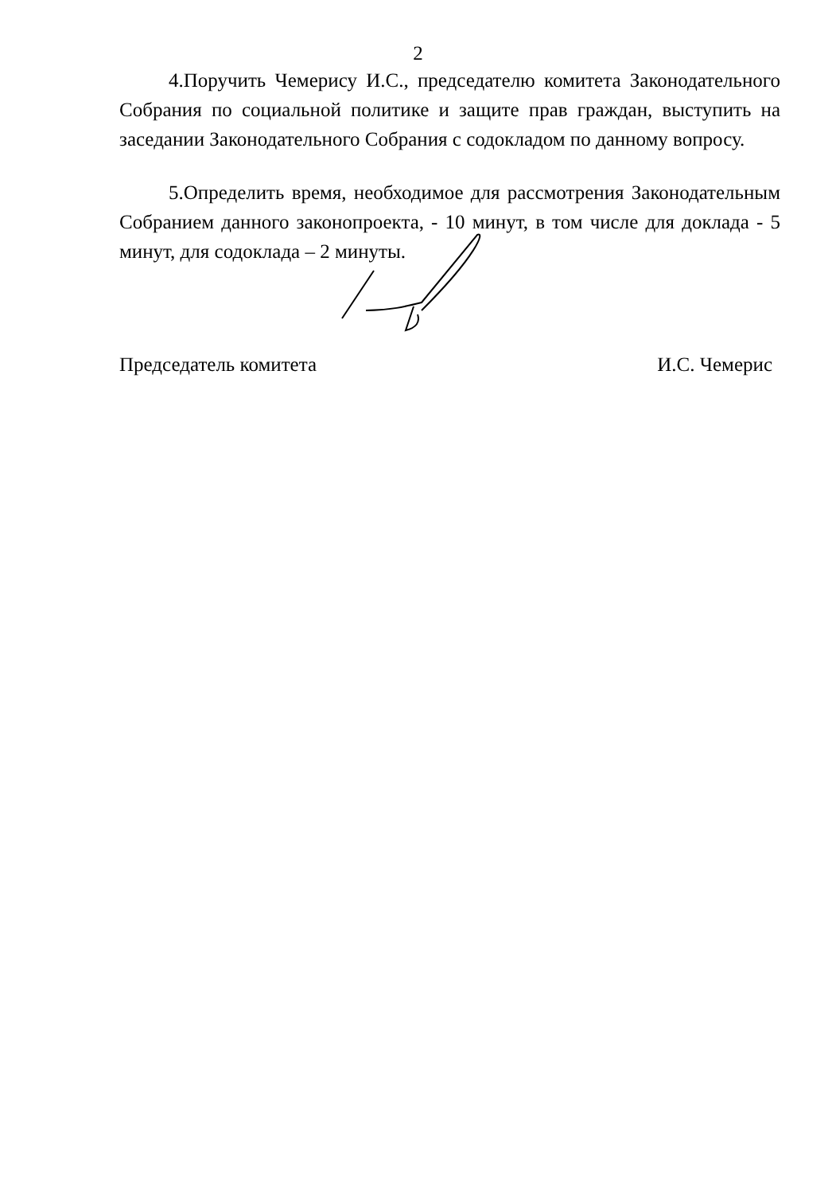2
4.Поручить Чемерису И.С., председателю комитета Законодательного Собрания по социальной политике и защите прав граждан, выступить на заседании Законодательного Собрания с содокладом по данному вопросу.
5.Определить время, необходимое для рассмотрения Законодательным Собранием данного законопроекта, - 10 минут, в том числе для доклада - 5 минут, для содоклада – 2 минуты.
Председатель комитета И.С. Чемерис